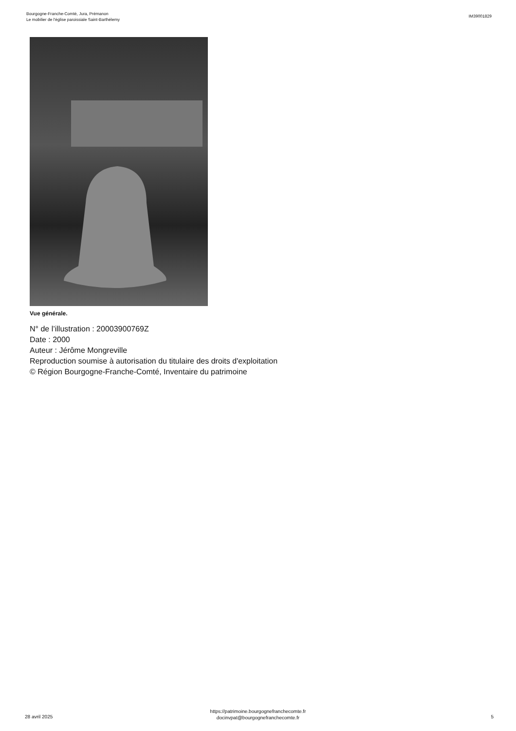Bourgogne-Franche-Comté, Jura, Prémanon
Le mobilier de l'église paroissiale Saint-Barthélemy
IM39001829
Vue générale.
N° de l’illustration : 20003900769Z
Date : 2000
Auteur : Jérôme Mongreville
Reproduction soumise à autorisation du titulaire des droits d'exploitation
© Région Bourgogne-Franche-Comté, Inventaire du patrimoine
28 avril 2025
https://patrimoine.bourgognefranchecomte.fr
docinvpat@bourgognefranchecomte.fr
5